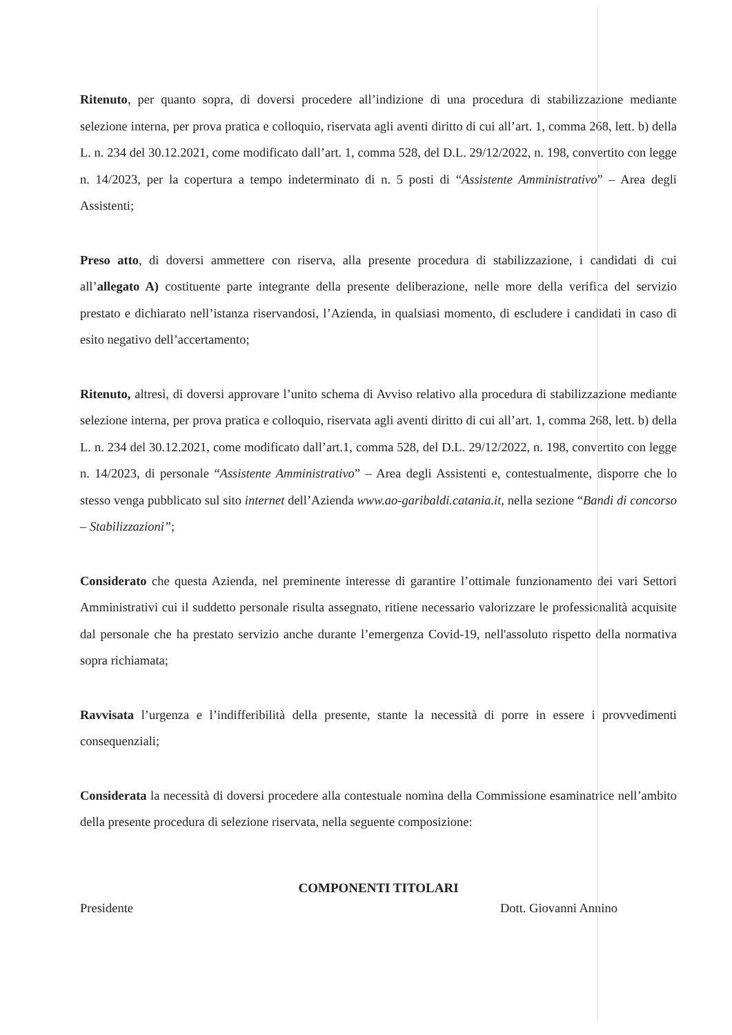Ritenuto, per quanto sopra, di doversi procedere all’indizione di una procedura di stabilizzazione mediante selezione interna, per prova pratica e colloquio, riservata agli aventi diritto di cui all’art. 1, comma 268, lett. b) della L. n. 234 del 30.12.2021, come modificato dall’art. 1, comma 528, del D.L. 29/12/2022, n. 198, convertito con legge n. 14/2023, per la copertura a tempo indeterminato di n. 5 posti di “Assistente Amministrativo” – Area degli Assistenti;
Preso atto, di doversi ammettere con riserva, alla presente procedura di stabilizzazione, i candidati di cui all’allegato A) costituente parte integrante della presente deliberazione, nelle more della verifica del servizio prestato e dichiarato nell’istanza riservandosi, l’Azienda, in qualsiasi momento, di escludere i candidati in caso di esito negativo dell’accertamento;
Ritenuto, altresì, di doversi approvare l’unito schema di Avviso relativo alla procedura di stabilizzazione mediante selezione interna, per prova pratica e colloquio, riservata agli aventi diritto di cui all’art. 1, comma 268, lett. b) della L. n. 234 del 30.12.2021, come modificato dall’art.1, comma 528, del D.L. 29/12/2022, n. 198, convertito con legge n. 14/2023, di personale “Assistente Amministrativo” – Area degli Assistenti e, contestualmente, disporre che lo stesso venga pubblicato sul sito internet dell’Azienda www.ao-garibaldi.catania.it, nella sezione “Bandi di concorso – Stabilizzazioni”;
Considerato che questa Azienda, nel preminente interesse di garantire l’ottimale funzionamento dei vari Settori Amministrativi cui il suddetto personale risulta assegnato, ritiene necessario valorizzare le professionalità acquisite dal personale che ha prestato servizio anche durante l’emergenza Covid-19, nell'assoluto rispetto della normativa sopra richiamata;
Ravvisata l’urgenza e l’indifferibilità della presente, stante la necessità di porre in essere i provvedimenti consequenziali;
Considerata la necessità di doversi procedere alla contestuale nomina della Commissione esaminatrice nell’ambito della presente procedura di selezione riservata, nella seguente composizione:
COMPONENTI TITOLARI
Presidente Dott. Giovanni Annino